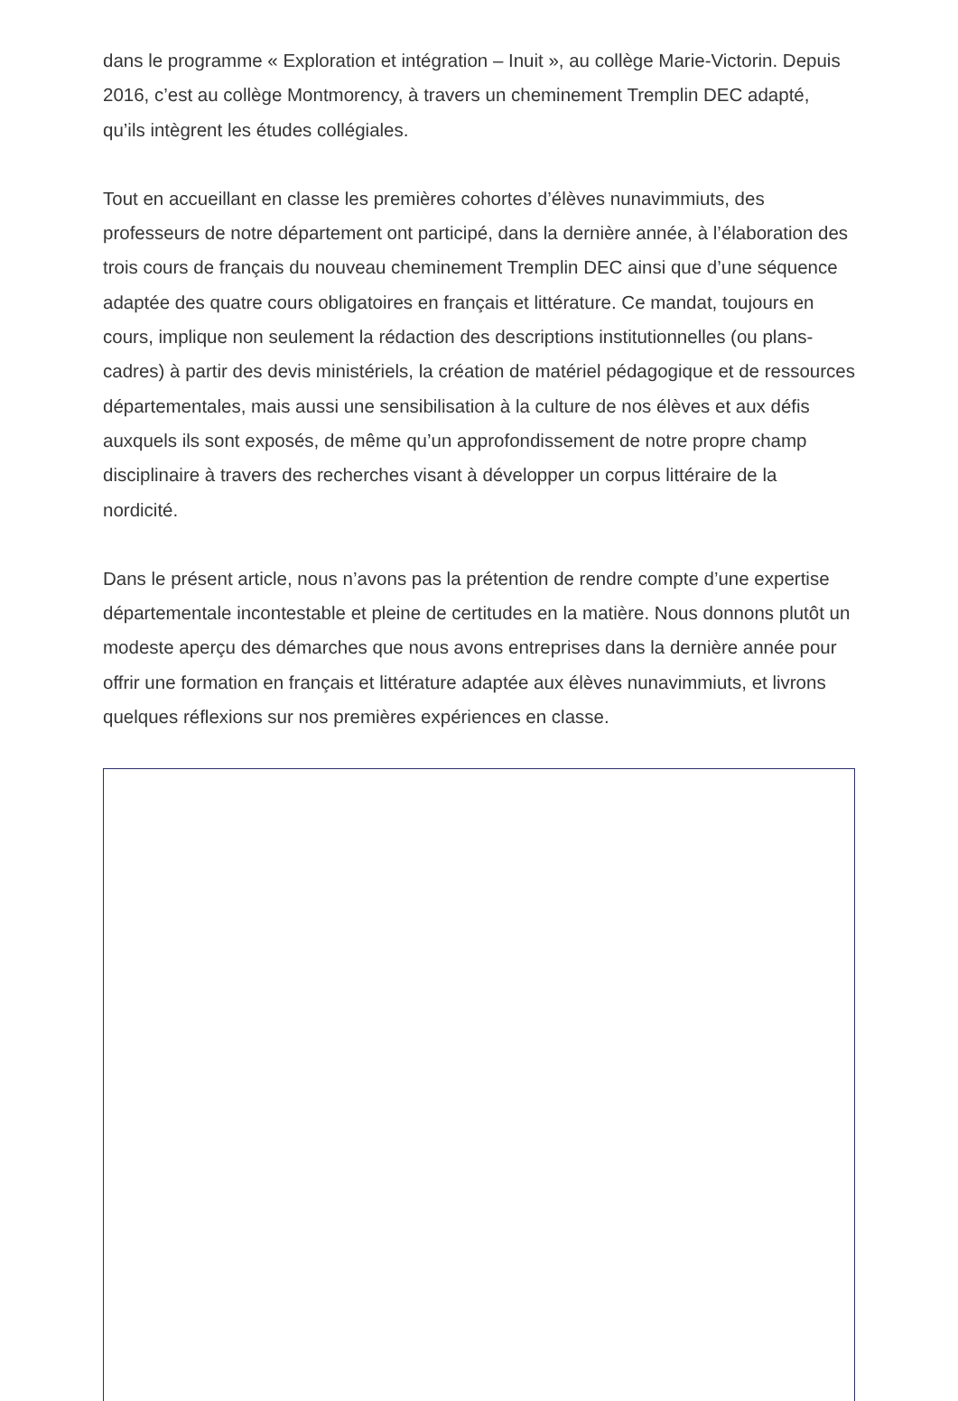dans le programme « Exploration et intégration – Inuit », au collège Marie-Victorin. Depuis 2016, c’est au collège Montmorency, à travers un cheminement Tremplin DEC adapté, qu’ils intègrent les études collégiales.
Tout en accueillant en classe les premières cohortes d’élèves nunavimmiuts, des professeurs de notre département ont participé, dans la dernière année, à l’élaboration des trois cours de français du nouveau cheminement Tremplin DEC ainsi que d’une séquence adaptée des quatre cours obligatoires en français et littérature. Ce mandat, toujours en cours, implique non seulement la rédaction des descriptions institutionnelles (ou plans-cadres) à partir des devis ministériels, la création de matériel pédagogique et de ressources départementales, mais aussi une sensibilisation à la culture de nos élèves et aux défis auxquels ils sont exposés, de même qu’un approfondissement de notre propre champ disciplinaire à travers des recherches visant à développer un corpus littéraire de la nordicité.
Dans le présent article, nous n’avons pas la prétention de rendre compte d’une expertise départementale incontestable et pleine de certitudes en la matière. Nous donnons plutôt un modeste aperçu des démarches que nous avons entreprises dans la dernière année pour offrir une formation en français et littérature adaptée aux élèves nunavimmiuts, et livrons quelques réflexions sur nos premières expériences en classe.